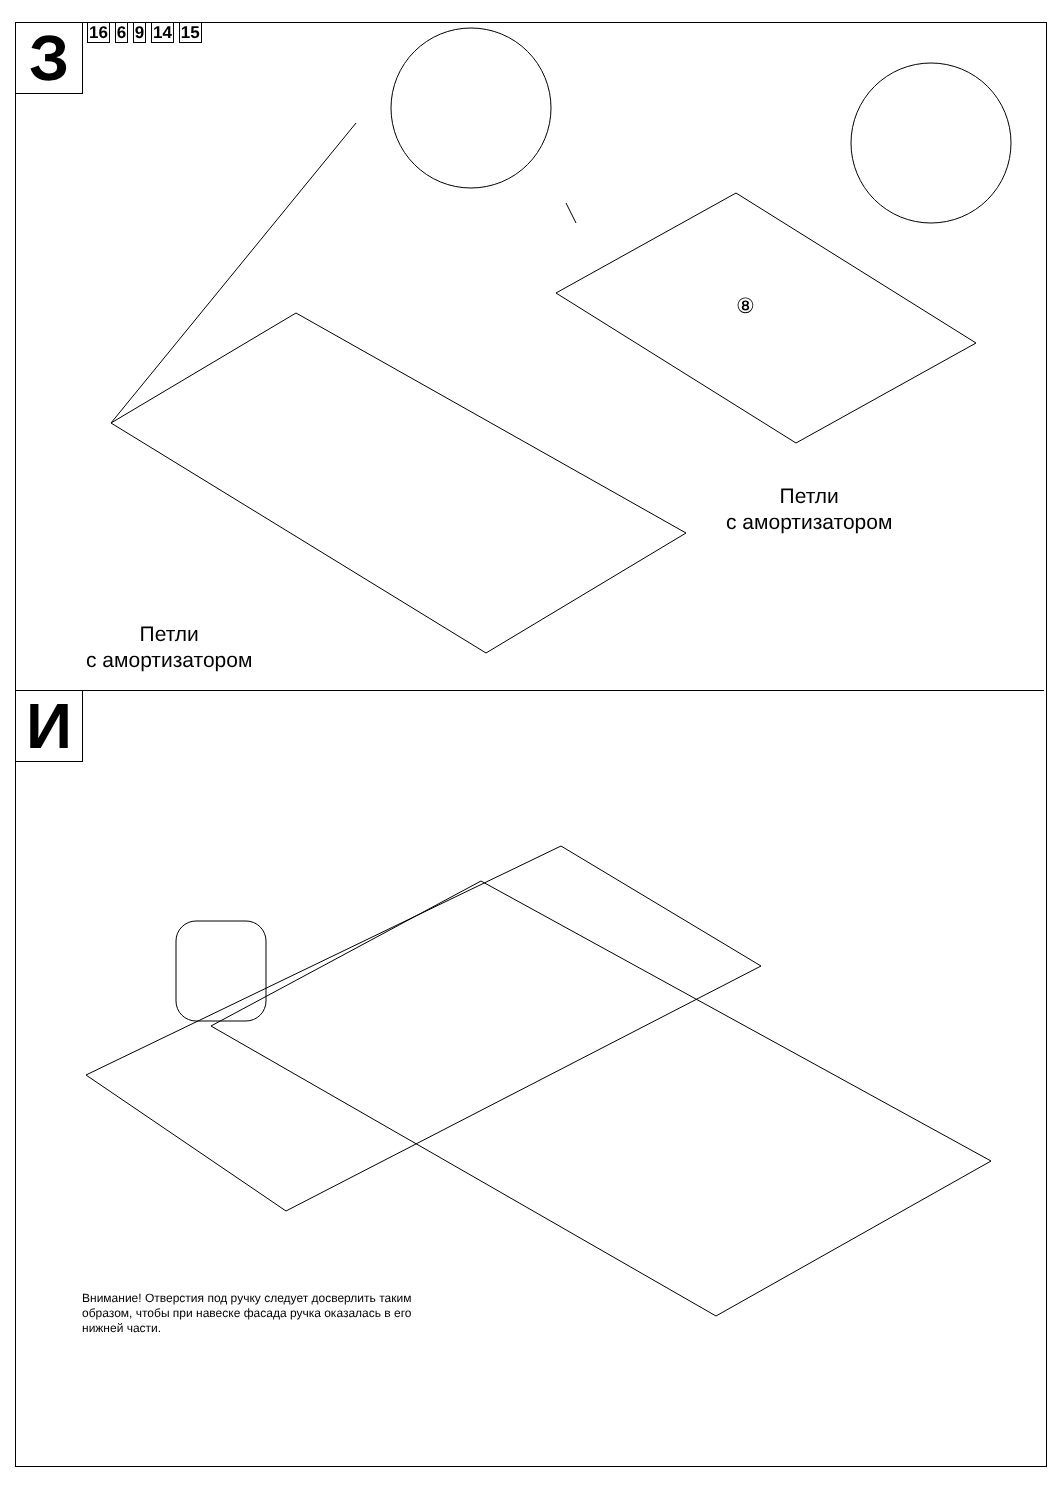З
16 6 9 14 15
Петли
с амортизатором
Петли
с амортизатором
⑧
И
Внимание! Отверстия под ручку следует досверлить таким образом, чтобы при навеске фасада ручка оказалась в его нижней части.